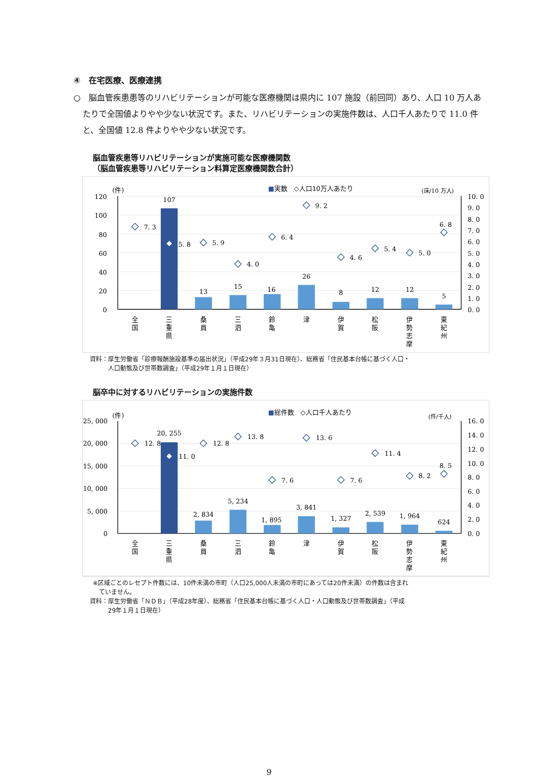④　在宅医療、医療連携
○　脳血管疾患患等のリハビリテーションが可能な医療機関は県内に 107 施設（前回同）あり、人口 10 万人あたりで全国値よりやや少ない状況です。また、リハビリテーションの実施件数は、人口千人あたりで 11.0 件と、全国値 12.8 件よりやや少ない状況です。
脳血管疾患等リハビリテーションが実施可能な医療機関数
（脳血管疾患等リハビリテーション料算定医療機関数合計）
(件)
■実数　◇人口10万人あたり
(床/10 万人)
120
100
80
60
40
20
0
10. 0
9. 0
8. 0
7. 0
6. 0
5. 0
4. 0
3. 0
2. 0
1. 0
0. 0
107
13
15
16
26
8
12
12
5
7. 3
5. 8
5. 9
4. 0
6. 4
9. 2
4. 6
5. 4
5. 0
6. 8
全 国
三 重 県
桑 員
三 泗
鈴 亀
津
伊 賀
松 阪
伊 勢 志 摩
東 紀 州
資料：厚生労働省「診療報酬施設基準の届出状況」（平成29年３月31日現在）、総務省「住民基本台帳に基づく人口・
　　　人口動態及び世帯数調査」（平成29年１月１日現在）
脳卒中に対するリハビリテーションの実施件数
(件)
■総件数　◇人口千人あたり
(件/千人)
25, 000
20, 000
15, 000
10, 000
5, 000
0
16. 0
14. 0
12. 0
10. 0
8. 0
6. 0
4. 0
2. 0
0. 0
20, 255
2, 834
5, 234
1, 895
3, 841
1, 327
2, 539
1, 964
624
12. 8
11. 0
12. 8
13. 8
7. 6
13. 6
7. 6
11. 4
8. 2
8. 5
全 国
三 重 県
桑 員
三 泗
鈴 亀
津
伊 賀
松 阪
伊 勢 志 摩
東 紀 州
※区域ごとのレセプト件数には、10件未満の市町（人口25,000人未満の市町にあっては20件未満）の件数は含まれ
　ていません。
資料：厚生労働省「ＮＤＢ」（平成28年度）、総務省「住民基本台帳に基づく人口・人口動態及び世帯数調査」（平成
　　　29年１月１日現在）
9